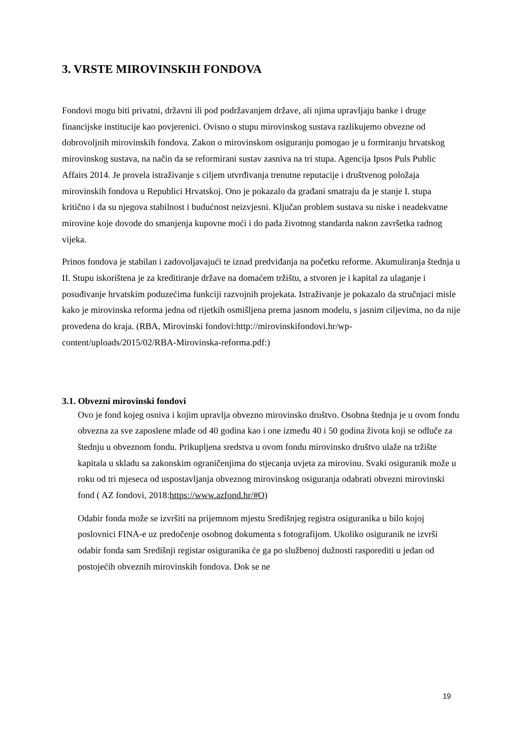3. VRSTE MIROVINSKIH FONDOVA
Fondovi mogu biti privatni, državni ili pod podržavanjem države, ali njima upravljaju banke i druge financijske institucije kao povjerenici. Ovisno o stupu mirovinskog sustava razlikujemo obvezne od dobrovoljnih mirovinskih fondova. Zakon o mirovinskom osiguranju pomogao je u formiranju hrvatskog mirovinskog sustava, na način da se reformirani sustav zasniva na tri stupa. Agencija Ipsos Puls Public Affairs 2014. Je provela istraživanje s ciljem utvrđivanja trenutne reputacije i društvenog položaja mirovinskih fondova u Republici Hrvatskoj. Ono je pokazalo da građani smatraju da je stanje I. stupa kritično i da su njegova stabilnost i budućnost neizvjesni. Ključan problem sustava su niske i neadekvatne mirovine koje dovode do smanjenja kupovne moći i do pada životnog standarda nakon završetka radnog vijeka.
Prinos fondova je stabilan i zadovoljavajući te iznad predviđanja na početku reforme. Akumuliranja štednja u II. Stupu iskorištena je za kreditiranje države na domaćem tržištu, a stvoren je i kapital za ulaganje i posuđivanje hrvatskim poduzećima funkciji razvojnih projekata. Istraživanje je pokazalo da stručnjaci misle kako je mirovinska reforma jedna od rijetkih osmišljena prema jasnom modelu, s jasnim ciljevima, no da nije provedena do kraja. (RBA, Mirovinski fondovi:http://mirovinskifondovi.hr/wp-content/uploads/2015/02/RBA-Mirovinska-reforma.pdf:)
3.1. Obvezni mirovinski fondovi
Ovo je fond kojeg osniva i kojim upravlja obvezno mirovinsko društvo. Osobna štednja je u ovom fondu obvezna za sve zaposlene mlađe od 40 godina kao i one između 40 i 50 godina života koji se odluče za štednju u obveznom fondu. Prikupljena sredstva u ovom fondu mirovinsko društvo ulaže na tržište kapitala u skladu sa zakonskim ograničenjima do stjecanja uvjeta za mirovinu. Svaki osiguranik može u roku od tri mjeseca od uspostavljanja obveznog mirovinskog osiguranja odabrati obvezni mirovinski fond ( AZ fondovi, 2018:https://www.azfond.hr/#O)
Odabir fonda može se izvršiti na prijemnom mjestu Središnjeg registra osiguranika u bilo kojoj poslovnici FINA-e uz predočenje osobnog dokumenta s fotografijom. Ukoliko osiguranik ne izvrši odabir fonda sam Središnji registar osiguranika će ga po službenoj dužnosti rasporediti u jedan od postojećih obveznih mirovinskih fondova. Dok se ne
19